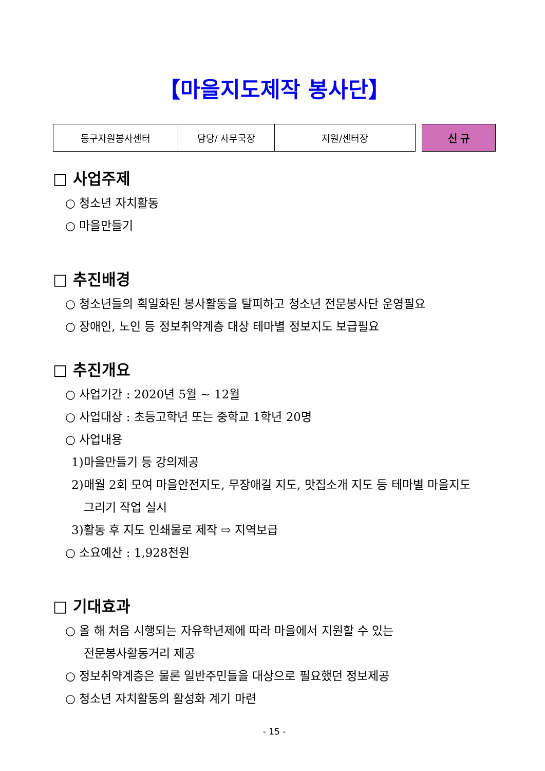【마을지도제작 봉사단】
| 동구자원봉사센터 | 담당/ 사무국장 | 지원/센터장 |
신 규
□ 사업주제
○ 청소년 자치활동
○ 마을만들기
□ 추진배경
○ 청소년들의 획일화된 봉사활동을 탈피하고 청소년 전문봉사단 운영필요
○ 장애인, 노인 등 정보취약계층 대상 테마별 정보지도 보급필요
□ 추진개요
○ 사업기간 : 2020년 5월 ~ 12월
○ 사업대상 : 초등고학년 또는 중학교 1학년 20명
○ 사업내용
1)마을만들기 등 강의제공
2)매월 2회 모여 마을안전지도, 무장애길 지도, 맛집소개 지도 등 테마별 마을지도
그리기 작업 실시
3)활동 후 지도 인쇄물로 제작 ⇨ 지역보급
○ 소요예산 : 1,928천원
□ 기대효과
○ 올 해 처음 시행되는 자유학년제에 따라 마을에서 지원할 수 있는
전문봉사활동거리 제공
○ 정보취약계층은 물론 일반주민들을 대상으로 필요했던 정보제공
○ 청소년 자치활동의 활성화 계기 마련
- 15 -